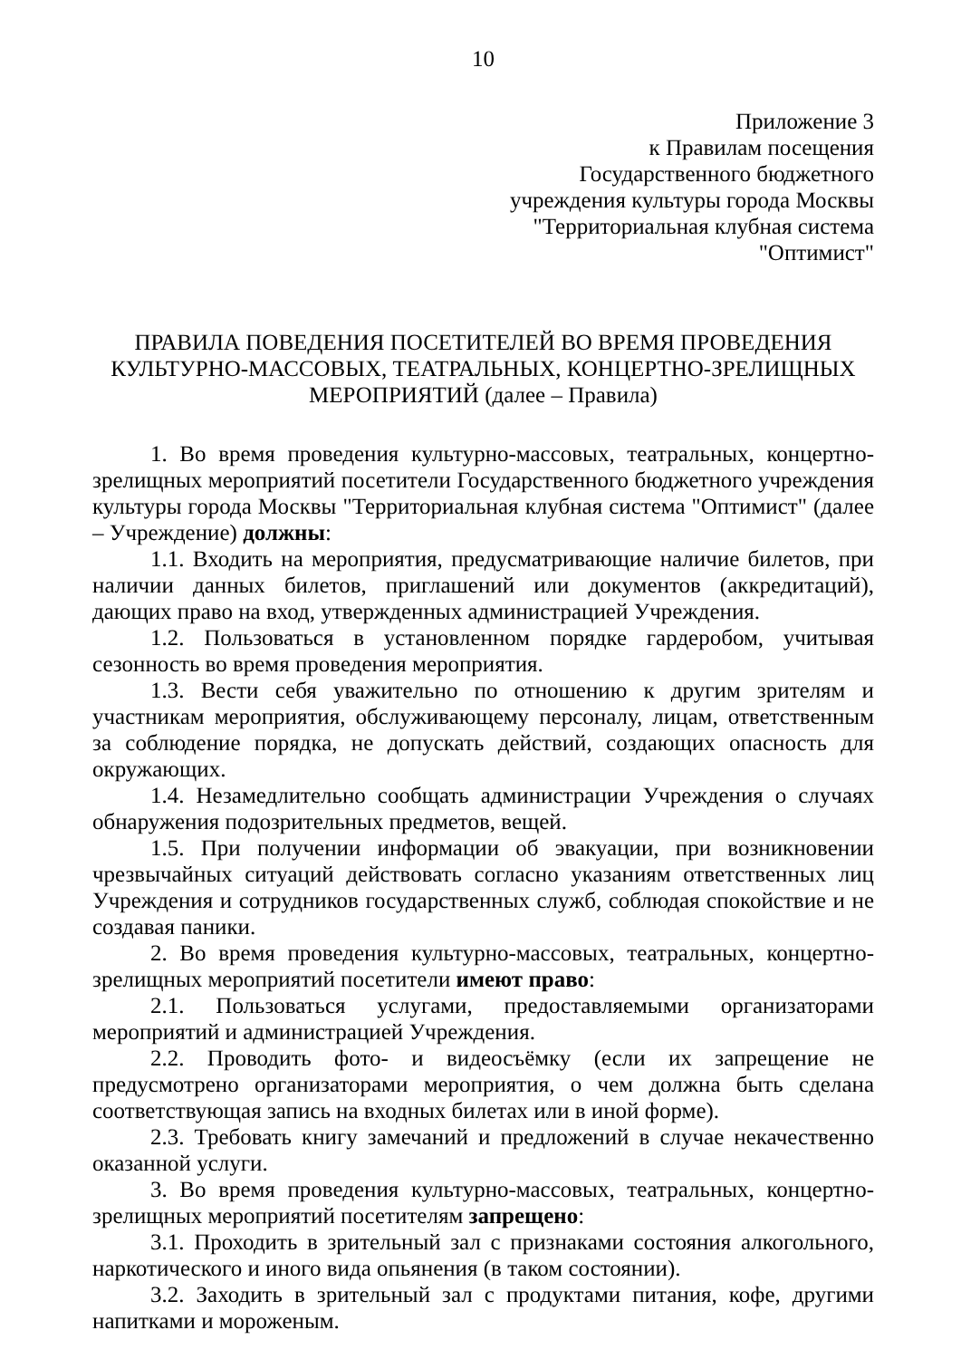10
Приложение 3
к Правилам посещения
Государственного бюджетного
учреждения культуры города Москвы
"Территориальная клубная система
"Оптимист"
ПРАВИЛА ПОВЕДЕНИЯ ПОСЕТИТЕЛЕЙ ВО ВРЕМЯ ПРОВЕДЕНИЯ КУЛЬТУРНО-МАССОВЫХ, ТЕАТРАЛЬНЫХ, КОНЦЕРТНО-ЗРЕЛИЩНЫХ МЕРОПРИЯТИЙ (далее – Правила)
1. Во время проведения культурно-массовых, театральных, концертно-зрелищных мероприятий посетители Государственного бюджетного учреждения культуры города Москвы "Территориальная клубная система "Оптимист" (далее – Учреждение) должны:
1.1. Входить на мероприятия, предусматривающие наличие билетов, при наличии данных билетов, приглашений или документов (аккредитаций), дающих право на вход, утвержденных администрацией Учреждения.
1.2. Пользоваться в установленном порядке гардеробом, учитывая сезонность во время проведения мероприятия.
1.3. Вести себя уважительно по отношению к другим зрителям и участникам мероприятия, обслуживающему персоналу, лицам, ответственным за соблюдение порядка, не допускать действий, создающих опасность для окружающих.
1.4. Незамедлительно сообщать администрации Учреждения о случаях обнаружения подозрительных предметов, вещей.
1.5. При получении информации об эвакуации, при возникновении чрезвычайных ситуаций действовать согласно указаниям ответственных лиц Учреждения и сотрудников государственных служб, соблюдая спокойствие и не создавая паники.
2. Во время проведения культурно-массовых, театральных, концертно-зрелищных мероприятий посетители имеют право:
2.1. Пользоваться услугами, предоставляемыми организаторами мероприятий и администрацией Учреждения.
2.2. Проводить фото- и видеосъёмку (если их запрещение не предусмотрено организаторами мероприятия, о чем должна быть сделана соответствующая запись на входных билетах или в иной форме).
2.3. Требовать книгу замечаний и предложений в случае некачественно оказанной услуги.
3. Во время проведения культурно-массовых, театральных, концертно-зрелищных мероприятий посетителям запрещено:
3.1. Проходить в зрительный зал с признаками состояния алкогольного, наркотического и иного вида опьянения (в таком состоянии).
3.2. Заходить в зрительный зал с продуктами питания, кофе, другими напитками и мороженым.